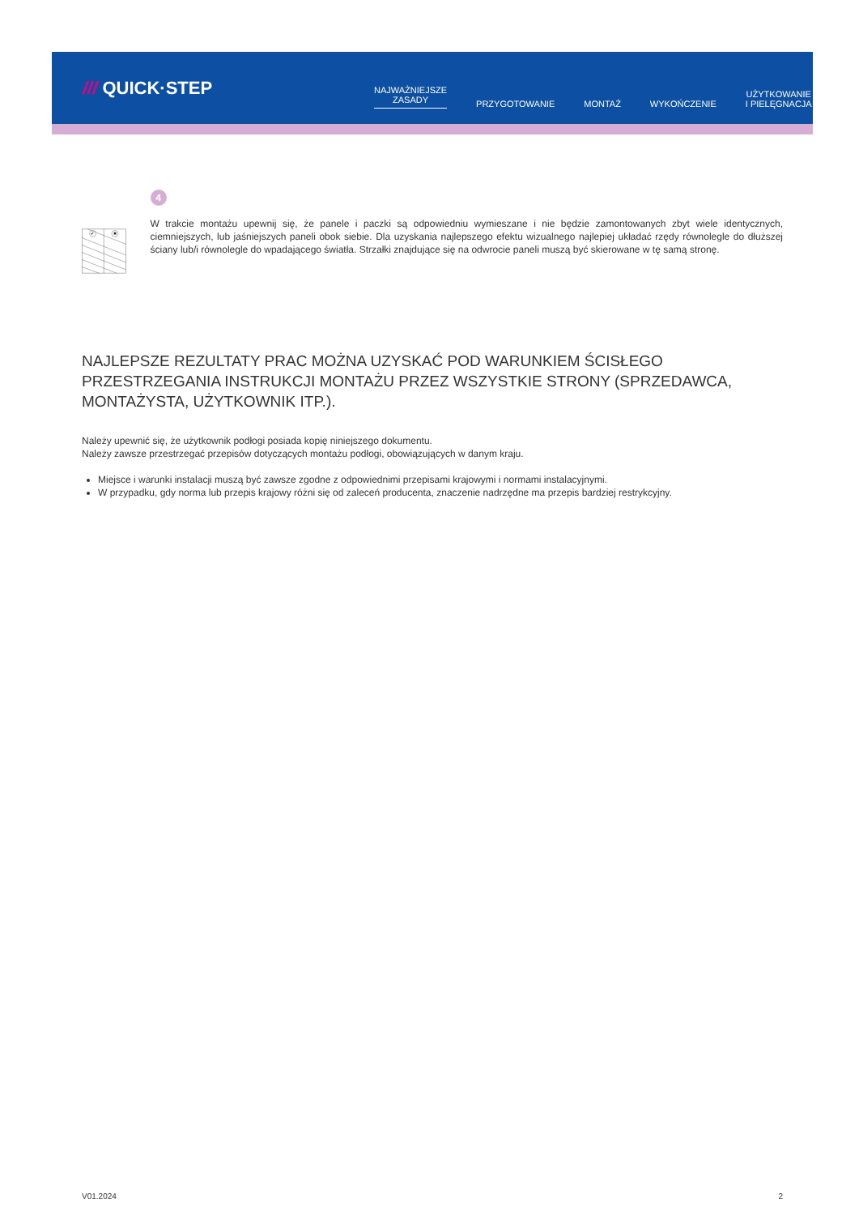/// QUICK·STEP
NAJWAŻNIEJSZE
ZASADY
PRZYGOTOWANIE
MONTAŻ
WYKOŃCZENIE
UŻYTKOWANIE
I PIELĘGNACJA
✔
✖
4
W trakcie montażu upewnij się, że panele i paczki są odpowiedniu wymieszane i nie będzie zamontowanych zbyt wiele identycznych, ciemniejszych, lub jaśniejszych paneli obok siebie. Dla uzyskania najlepszego efektu wizualnego najlepiej układać rzędy równolegle do dłuższej ściany lub/i równolegle do wpadającego światła. Strzałki znajdujące się na odwrocie paneli muszą być skierowane w tę samą stronę.
NAJLEPSZE REZULTATY PRAC MOŻNA UZYSKAĆ POD WARUNKIEM ŚCISŁEGO PRZESTRZEGANIA INSTRUKCJI MONTAŻU PRZEZ WSZYSTKIE STRONY (SPRZEDAWCA, MONTAŻYSTA, UŻYTKOWNIK ITP.).
Należy upewnić się, że użytkownik podłogi posiada kopię niniejszego dokumentu.
Należy zawsze przestrzegać przepisów dotyczących montażu podłogi, obowiązujących w danym kraju.
Miejsce i warunki instalacji muszą być zawsze zgodne z odpowiednimi przepisami krajowymi i normami instalacyjnymi.
W przypadku, gdy norma lub przepis krajowy różni się od zaleceń producenta, znaczenie nadrzędne ma przepis bardziej restrykcyjny.
V01.2024 2